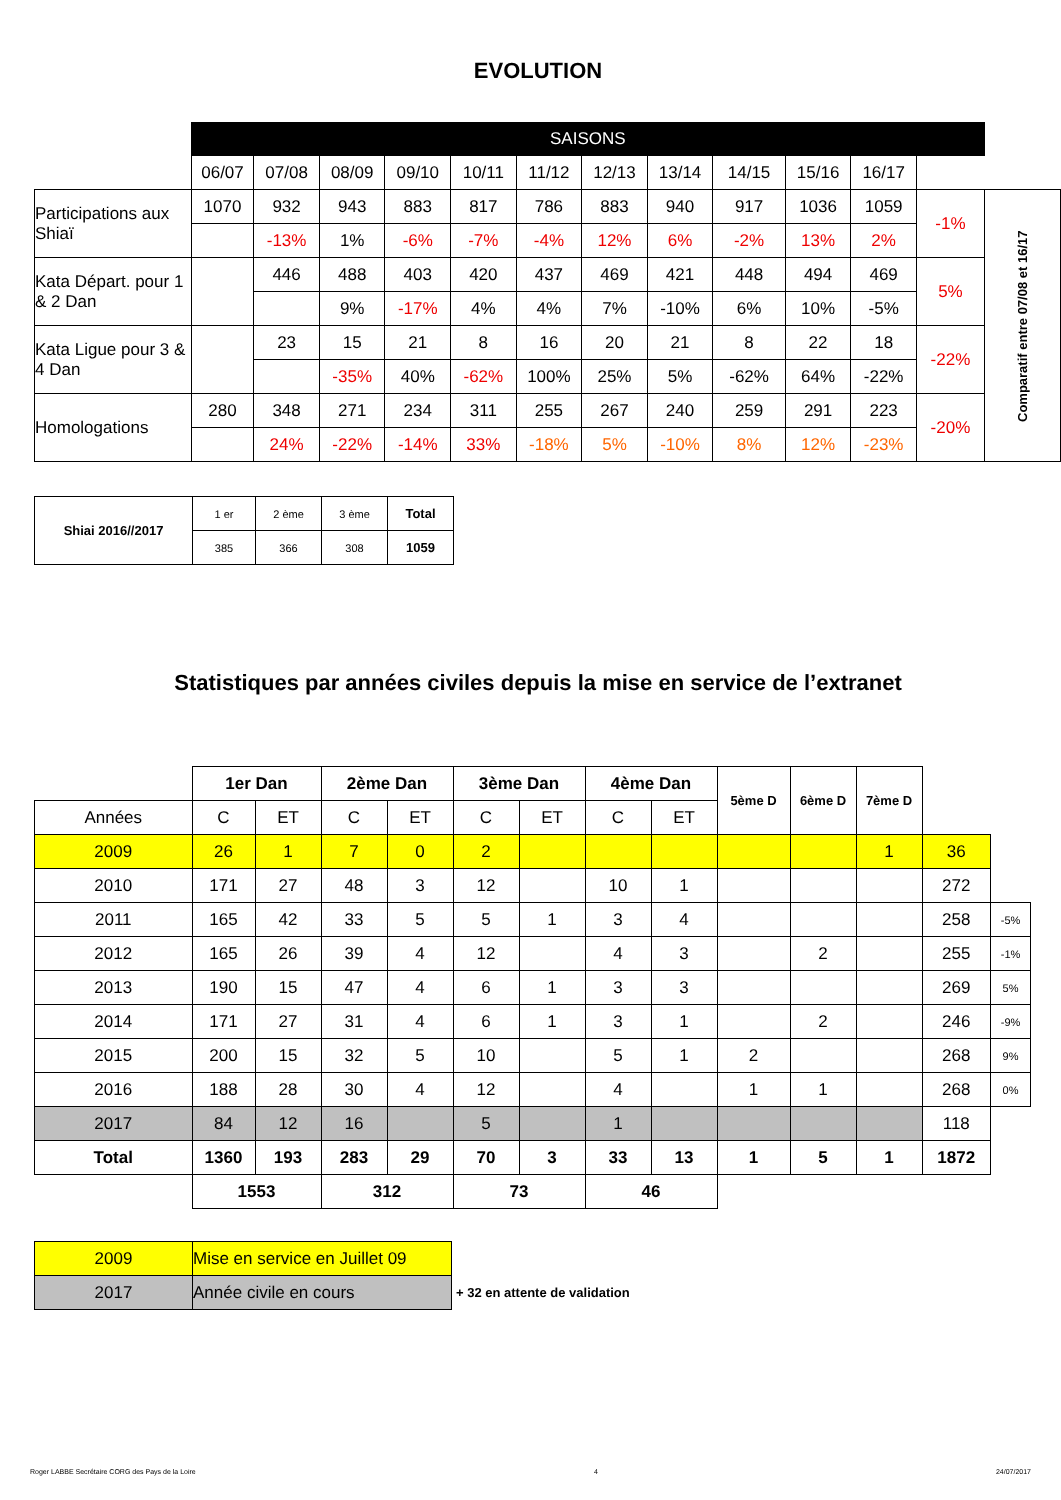EVOLUTION
| | SAISONS | | | | | | | | | | | | |
| | 06/07 | 07/08 | 08/09 | 09/10 | 10/11 | 11/12 | 12/13 | 13/14 | 14/15 | 15/16 | 16/17 | | |
| Participations aux Shiaï | 1070 | 932 | 943 | 883 | 817 | 786 | 883 | 940 | 917 | 1036 | 1059 | -1% | Comparatif entre 07/08 et 16/17 |
| | | -13% | 1% | -6% | -7% | -4% | 12% | 6% | -2% | 13% | 2% | | |
| Kata Départ. pour 1 & 2 Dan | | 446 | 488 | 403 | 420 | 437 | 469 | 421 | 448 | 494 | 469 | 5% | |
| | | | 9% | -17% | 4% | 4% | 7% | -10% | 6% | 10% | -5% | | |
| Kata Ligue pour 3 & 4 Dan | | 23 | 15 | 21 | 8 | 16 | 20 | 21 | 8 | 22 | 18 | -22% | |
| | | | -35% | 40% | -62% | 100% | 25% | 5% | -62% | 64% | -22% | | |
| Homologations | 280 | 348 | 271 | 234 | 311 | 255 | 267 | 240 | 259 | 291 | 223 | -20% | |
| | | 24% | -22% | -14% | 33% | -18% | 5% | -10% | 8% | 12% | -23% | | |
| Shiai 2016//2017 | 1 er | 2 ème | 3 ème | Total |
| | 385 | 366 | 308 | 1059 |
Statistiques par années civiles depuis la mise en service de l’extranet
| | 1er Dan | | 2ème Dan | | 3ème Dan | | 4ème Dan | | 5ème D | 6ème D | 7ème D | | |
| Années | C | ET | C | ET | C | ET | C | ET | | | | | |
| 2009 | 26 | 1 | 7 | 0 | 2 | | | | | | 1 | 36 | |
| 2010 | 171 | 27 | 48 | 3 | 12 | | 10 | 1 | | | | 272 | |
| 2011 | 165 | 42 | 33 | 5 | 5 | 1 | 3 | 4 | | | | 258 | -5% |
| 2012 | 165 | 26 | 39 | 4 | 12 | | 4 | 3 | | 2 | | 255 | -1% |
| 2013 | 190 | 15 | 47 | 4 | 6 | 1 | 3 | 3 | | | | 269 | 5% |
| 2014 | 171 | 27 | 31 | 4 | 6 | 1 | 3 | 1 | | 2 | | 246 | -9% |
| 2015 | 200 | 15 | 32 | 5 | 10 | | 5 | 1 | 2 | | | 268 | 9% |
| 2016 | 188 | 28 | 30 | 4 | 12 | | 4 | | 1 | 1 | | 268 | 0% |
| 2017 | 84 | 12 | 16 | | 5 | | 1 | | | | | 118 | |
| Total | 1360 | 193 | 283 | 29 | 70 | 3 | 33 | 13 | 1 | 5 | 1 | 1872 | |
| | 1553 | | 312 | | 73 | | 46 | | | | | | |
| 2009 | Mise en service en Juillet 09 | |
| 2017 | Année civile en cours | + 32 en attente de validation |
Roger LABBE Secrétaire CORG des Pays de la Loire 4 24/07/2017